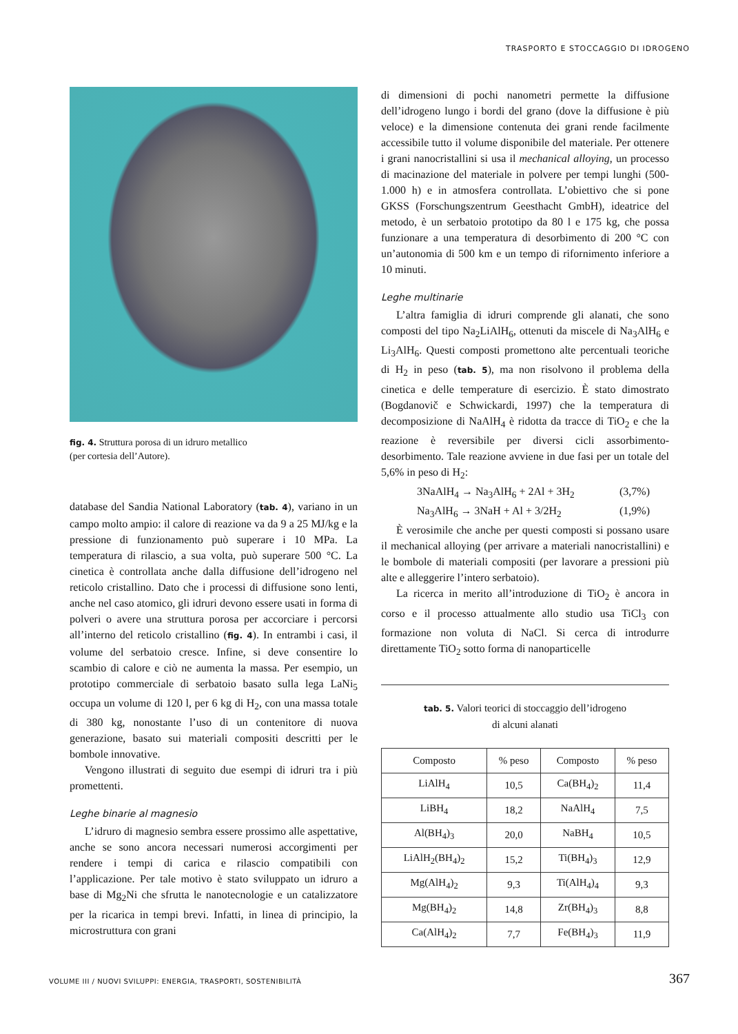TRASPORTO E STOCCAGGIO DI IDROGENO
fig. 4. Struttura porosa di un idruro metallico
(per cortesia dell’Autore).
database del Sandia National Laboratory (tab. 4), variano in un campo molto ampio: il calore di reazione va da 9 a 25 MJ/kg e la pressione di funzionamento può superare i 10 MPa. La temperatura di rilascio, a sua volta, può superare 500 °C. La cinetica è controllata anche dalla diffusione dell’idrogeno nel reticolo cristallino. Dato che i processi di diffusione sono lenti, anche nel caso atomico, gli idruri devono essere usati in forma di polveri o avere una struttura porosa per accorciare i percorsi all’interno del reticolo cristallino (fig. 4). In entrambi i casi, il volume del serbatoio cresce. Infine, si deve consentire lo scambio di calore e ciò ne aumenta la massa. Per esempio, un prototipo commerciale di serbatoio basato sulla lega LaNi<sub>5</sub> occupa un volume di 120 l, per 6 kg di H<sub>2</sub>, con una massa totale di 380 kg, nonostante l’uso di un contenitore di nuova generazione, basato sui materiali compositi descritti per le bombole innovative.
Vengono illustrati di seguito due esempi di idruri tra i più promettenti.
Leghe binarie al magnesio
L’idruro di magnesio sembra essere prossimo alle aspettative, anche se sono ancora necessari numerosi accorgimenti per rendere i tempi di carica e rilascio compatibili con l’applicazione. Per tale motivo è stato sviluppato un idruro a base di Mg<sub>2</sub>Ni che sfrutta le nanotecnologie e un catalizzatore per la ricarica in tempi brevi. Infatti, in linea di principio, la microstruttura con grani
di dimensioni di pochi nanometri permette la diffusione dell’idrogeno lungo i bordi del grano (dove la diffusione è più veloce) e la dimensione contenuta dei grani rende facilmente accessibile tutto il volume disponibile del materiale. Per ottenere i grani nanocristallini si usa il mechanical alloying, un processo di macinazione del materiale in polvere per tempi lunghi (500-1.000 h) e in atmosfera controllata. L’obiettivo che si pone GKSS (Forschungszentrum Geesthacht GmbH), ideatrice del metodo, è un serbatoio prototipo da 80 l e 175 kg, che possa funzionare a una temperatura di desorbimento di 200 °C con un’autonomia di 500 km e un tempo di rifornimento inferiore a 10 minuti.
Leghe multinarie
L’altra famiglia di idruri comprende gli alanati, che sono composti del tipo Na<sub>2</sub>LiAlH<sub>6</sub>, ottenuti da miscele di Na<sub>3</sub>AlH<sub>6</sub> e Li<sub>3</sub>AlH<sub>6</sub>. Questi composti promettono alte percentuali teoriche di H<sub>2</sub> in peso (tab. 5), ma non risolvono il problema della cinetica e delle temperature di esercizio. È stato dimostrato (Bogdanovič e Schwickardi, 1997) che la temperatura di decomposizione di NaAlH<sub>4</sub> è ridotta da tracce di TiO<sub>2</sub> e che la reazione è reversibile per diversi cicli assorbimento-desorbimento. Tale reazione avviene in due fasi per un totale del 5,6% in peso di H<sub>2</sub>:
3NaAlH<sub>4</sub> → Na<sub>3</sub>AlH<sub>6</sub> + 2Al + 3H<sub>2</sub> (3,7%)
Na<sub>3</sub>AlH<sub>6</sub> → 3NaH + Al + 3/2H<sub>2</sub> (1,9%)
È verosimile che anche per questi composti si possano usare il mechanical alloying (per arrivare a materiali nanocristallini) e le bombole di materiali compositi (per lavorare a pressioni più alte e alleggerire l’intero serbatoio).
La ricerca in merito all’introduzione di TiO<sub>2</sub> è ancora in corso e il processo attualmente allo studio usa TiCl<sub>3</sub> con formazione non voluta di NaCl. Si cerca di introdurre direttamente TiO<sub>2</sub> sotto forma di nanoparticelle
tab. 5. Valori teorici di stoccaggio dell’idrogeno
di alcuni alanati
| Composto | % peso | Composto | % peso |
| --- | --- | --- | --- |
| LiAlH<sub>4</sub> | 10,5 | Ca(BH<sub>4</sub>)<sub>2</sub> | 11,4 |
| LiBH<sub>4</sub> | 18,2 | NaAlH<sub>4</sub> | 7,5 |
| Al(BH<sub>4</sub>)<sub>3</sub> | 20,0 | NaBH<sub>4</sub> | 10,5 |
| LiAlH<sub>2</sub>(BH<sub>4</sub>)<sub>2</sub> | 15,2 | Ti(BH<sub>4</sub>)<sub>3</sub> | 12,9 |
| Mg(AlH<sub>4</sub>)<sub>2</sub> | 9,3 | Ti(AlH<sub>4</sub>)<sub>4</sub> | 9,3 |
| Mg(BH<sub>4</sub>)<sub>2</sub> | 14,8 | Zr(BH<sub>4</sub>)<sub>3</sub> | 8,8 |
| Ca(AlH<sub>4</sub>)<sub>2</sub> | 7,7 | Fe(BH<sub>4</sub>)<sub>3</sub> | 11,9 |
VOLUME III / NUOVI SVILUPPI: ENERGIA, TRASPORTI, SOSTENIBILITÀ
367